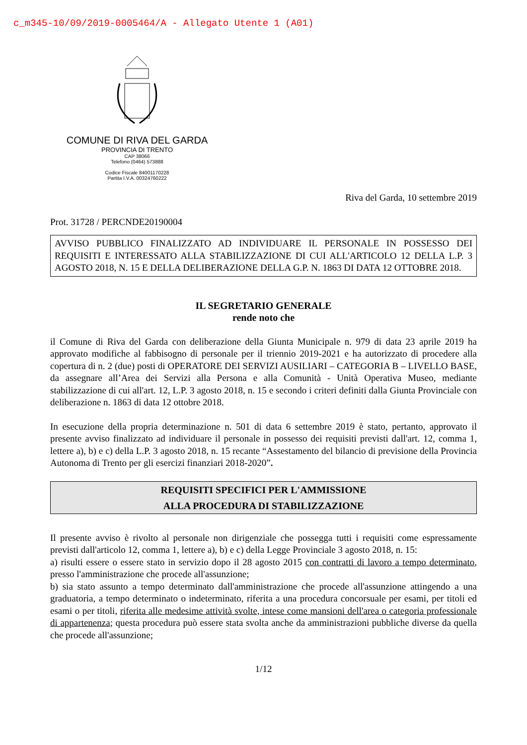c_m345-10/09/2019-0005464/A - Allegato Utente 1 (A01)
COMUNE DI RIVA DEL GARDA
PROVINCIA DI TRENTO
CAP 38066
Telefono (0464) 573888
Codice Fiscale 84001170228
Partita I.V.A. 00324760222
Riva del Garda, 10 settembre 2019
Prot. 31728 / PERCNDE20190004
AVVISO PUBBLICO FINALIZZATO AD INDIVIDUARE IL PERSONALE IN POSSESSO DEI REQUISITI E INTERESSATO ALLA STABILIZZAZIONE DI CUI ALL'ARTICOLO 12 DELLA L.P. 3 AGOSTO 2018, N. 15 E DELLA DELIBERAZIONE DELLA G.P. N. 1863 DI DATA 12 OTTOBRE 2018.
IL SEGRETARIO GENERALE
rende noto che
il Comune di Riva del Garda con deliberazione della Giunta Municipale n. 979 di data 23 aprile 2019 ha approvato modifiche al fabbisogno di personale per il triennio 2019-2021 e ha autorizzato di procedere alla copertura di n. 2 (due) posti di OPERATORE DEI SERVIZI AUSILIARI – CATEGORIA B – LIVELLO BASE, da assegnare all’Area dei Servizi alla Persona e alla Comunità - Unità Operativa Museo, mediante stabilizzazione di cui all'art. 12, L.P. 3 agosto 2018, n. 15 e secondo i criteri definiti dalla Giunta Provinciale con deliberazione n. 1863 di data 12 ottobre 2018.
In esecuzione della propria determinazione n. 501 di data 6 settembre 2019 è stato, pertanto, approvato il presente avviso finalizzato ad individuare il personale in possesso dei requisiti previsti dall'art. 12, comma 1, lettere a), b) e c) della L.P. 3 agosto 2018, n. 15 recante “Assestamento del bilancio di previsione della Provincia Autonoma di Trento per gli esercizi finanziari 2018-2020”.
REQUISITI SPECIFICI PER L'AMMISSIONE
ALLA PROCEDURA DI STABILIZZAZIONE
Il presente avviso è rivolto al personale non dirigenziale che possegga tutti i requisiti come espressamente previsti dall'articolo 12, comma 1, lettere a), b) e c) della Legge Provinciale 3 agosto 2018, n. 15:
a) risulti essere o essere stato in servizio dopo il 28 agosto 2015 con contratti di lavoro a tempo determinato, presso l'amministrazione che procede all'assunzione;
b) sia stato assunto a tempo determinato dall'amministrazione che procede all'assunzione attingendo a una graduatoria, a tempo determinato o indeterminato, riferita a una procedura concorsuale per esami, per titoli ed esami o per titoli, riferita alle medesime attività svolte, intese come mansioni dell'area o categoria professionale di appartenenza; questa procedura può essere stata svolta anche da amministrazioni pubbliche diverse da quella che procede all'assunzione;
1/12